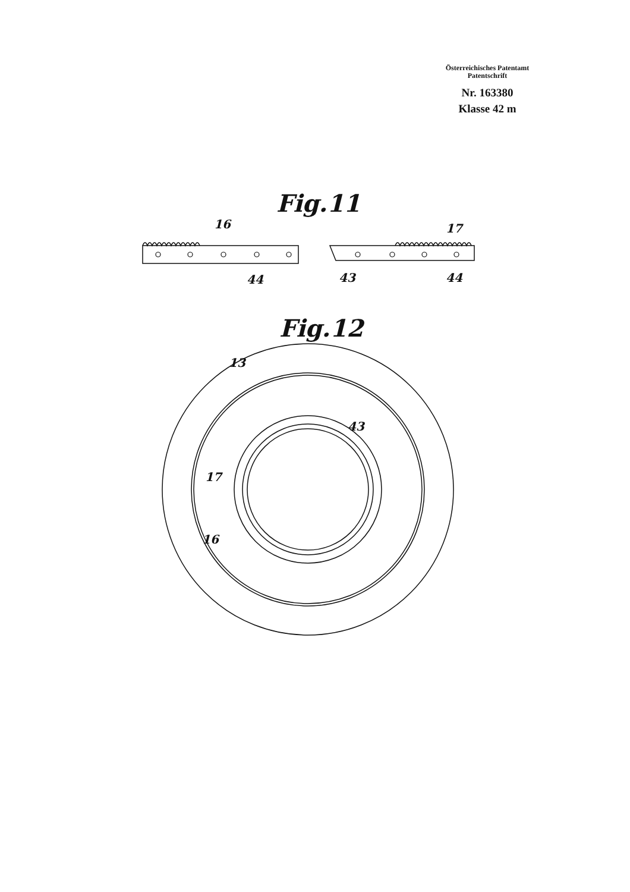Österreichisches Patentamt
Patentschrift
Nr. 163380
Klasse 42 m
Fig.11
16 17
44 43 44
Fig.12
13
43
17
16